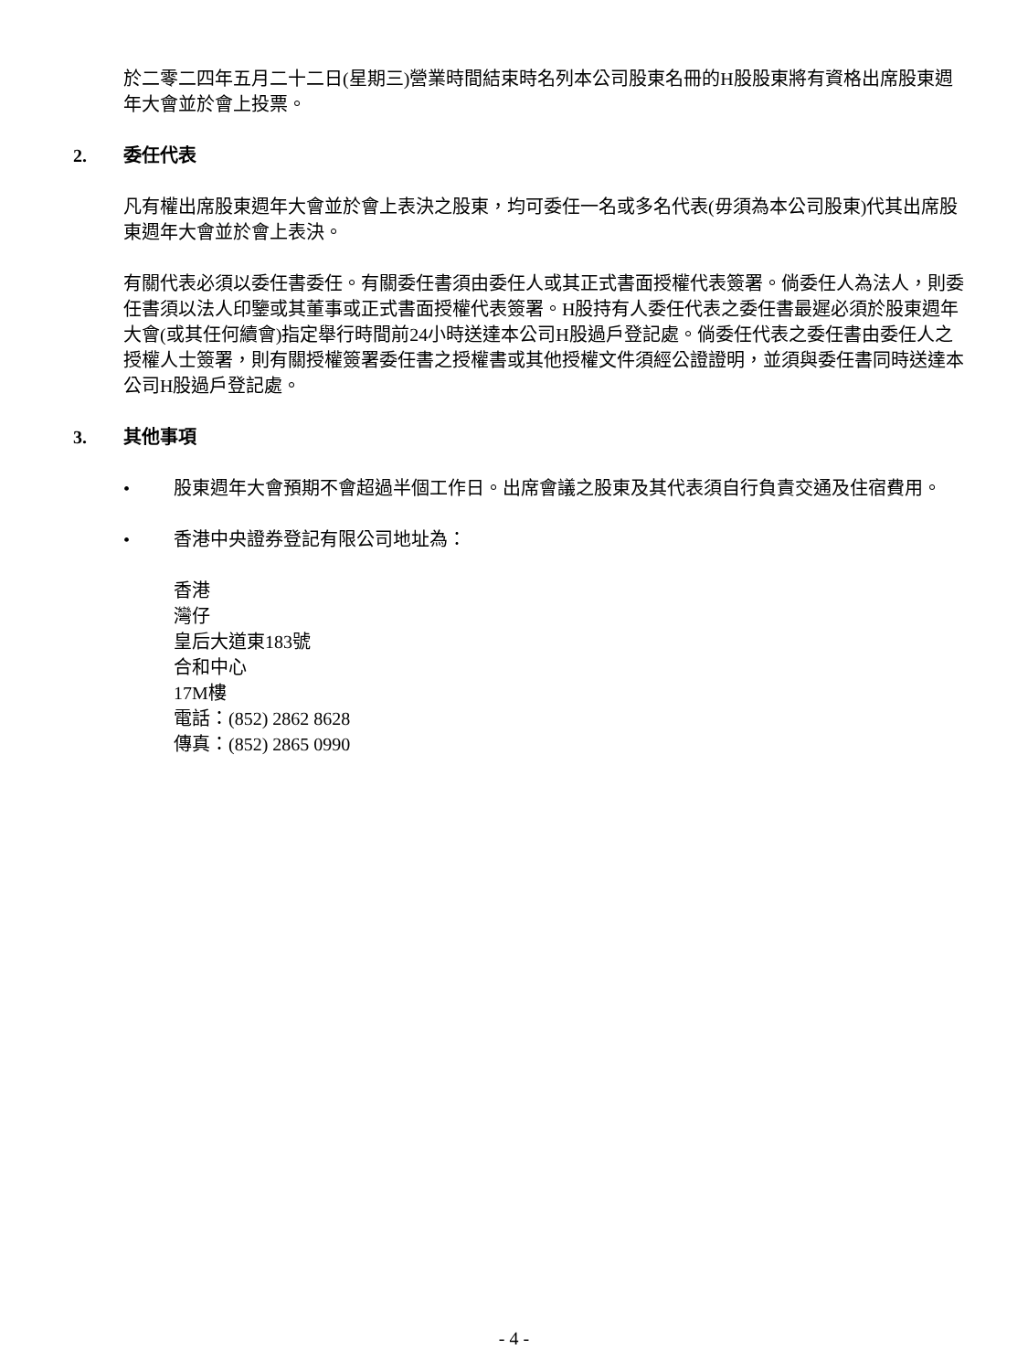於二零二四年五月二十二日(星期三)營業時間結束時名列本公司股東名冊的H股股東將有資格出席股東週年大會並於會上投票。
2. 委任代表
凡有權出席股東週年大會並於會上表決之股東，均可委任一名或多名代表(毋須為本公司股東)代其出席股東週年大會並於會上表決。
有關代表必須以委任書委任。有關委任書須由委任人或其正式書面授權代表簽署。倘委任人為法人，則委任書須以法人印鑒或其董事或正式書面授權代表簽署。H股持有人委任代表之委任書最遲必須於股東週年大會(或其任何續會)指定舉行時間前24小時送達本公司H股過戶登記處。倘委任代表之委任書由委任人之授權人士簽署，則有關授權簽署委任書之授權書或其他授權文件須經公證證明，並須與委任書同時送達本公司H股過戶登記處。
3. 其他事項
• 股東週年大會預期不會超過半個工作日。出席會議之股東及其代表須自行負責交通及住宿費用。
• 香港中央證券登記有限公司地址為：
香港
灣仔
皇后大道東183號
合和中心
17M樓
電話：(852) 2862 8628
傳真：(852) 2865 0990
- 4 -